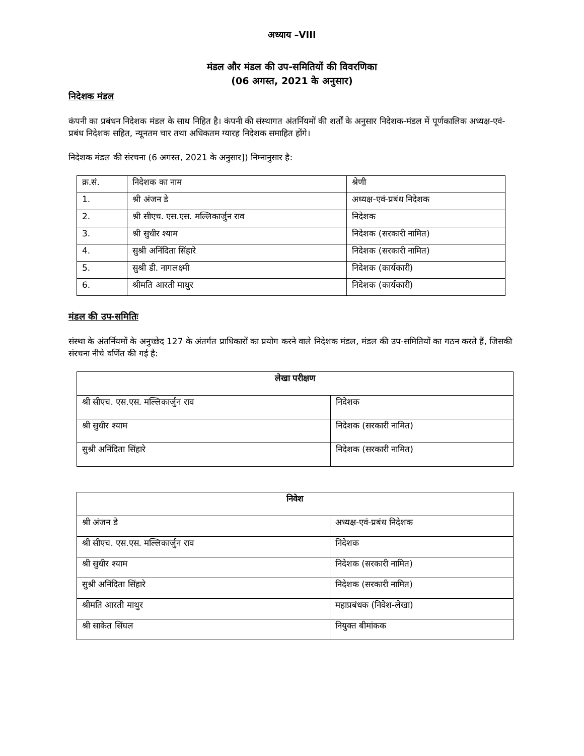अध्याय –VIII
मंडल और मंडल की उप-समितियों की विवरणिका
(06 अगस्त, 2021 के अनुसार)
निदेशक मंडल
कंपनी का प्रबंधन निदेशक मंडल के साथ निहित है। कंपनी की संस्थागत अंतर्नियमों की शर्तों के अनुसार निदेशक-मंडल में पूर्णकालिक अध्यक्ष-एवं-प्रबंध निदेशक सहित, न्यूनतम चार तथा अधिकतम ग्यारह निदेशक समाहित होंगे।
निदेशक मंडल की संरचना (6 अगस्त, 2021 के अनुसार]) निम्नानुसार है:
| क्र.सं. | निदेशक का नाम | श्रेणी |
| --- | --- | --- |
| 1. | श्री अंजन डे | अध्यक्ष-एवं-प्रबंध निदेशक |
| 2. | श्री सीएच. एस.एस. मल्लिकार्जुन राव | निदेशक |
| 3. | श्री सुधीर श्याम | निदेशक (सरकारी नामित) |
| 4. | सुश्री अनिंदिता सिंहारे | निदेशक (सरकारी नामित) |
| 5. | सुश्री डी. नागलक्ष्मी | निदेशक (कार्यकारी) |
| 6. | श्रीमति आरती माथुर | निदेशक (कार्यकारी) |
मंडल की उप-समितिः
संस्था के अंतर्नियमों के अनुच्छेद 127 के अंतर्गत प्राधिकारों का प्रयोग करने वाले निदेशक मंडल, मंडल की उप-समितियों का गठन करते हैं, जिसकी संरचना नीचे वर्णित की गई है:
| लेखा परीक्षण | |
| --- | --- |
| श्री सीएच. एस.एस. मल्लिकार्जुन राव | निदेशक |
| श्री सुधीर श्याम | निदेशक (सरकारी नामित) |
| सुश्री अनिंदिता सिंहारे | निदेशक (सरकारी नामित) |
| निवेश | |
| --- | --- |
| श्री अंजन डे | अध्यक्ष-एवं-प्रबंध निदेशक |
| श्री सीएच. एस.एस. मल्लिकार्जुन राव | निदेशक |
| श्री सुधीर श्याम | निदेशक (सरकारी नामित) |
| सुश्री अनिंदिता सिंहारे | निदेशक (सरकारी नामित) |
| श्रीमति आरती माथुर | महाप्रबंधक (निवेश-लेखा) |
| श्री साकेत सिंघल | नियुक्त बीमांकक |